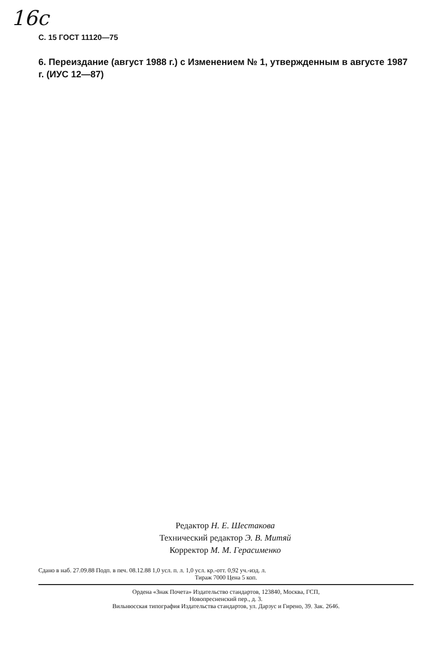16с
С. 15 ГОСТ 11120—75
6. Переиздание (август 1988 г.) с Изменением № 1, утвержденным в августе 1987 г. (ИУС 12—87)
Редактор Н. Е. Шестакова
Технический редактор Э. В. Митяй
Корректор М. М. Герасименко
Сдано в наб. 27.09.88 Подп. в печ. 08.12.88 1,0 усл. п. л. 1,0 усл. кр.-отт. 0,92 уч.-изд. л.
Тираж 7000 Цена 5 коп.
Ордена «Знак Почета» Издательство стандартов, 123840, Москва, ГСП,
Новопресненский пер., д. 3.
Вильнюсская типография Издательства стандартов, ул. Дарзус и Гирено, 39. Зак. 2646.